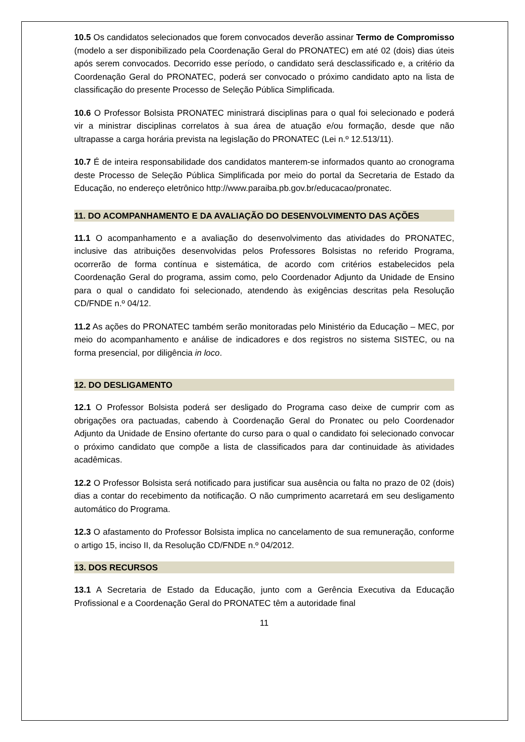10.5 Os candidatos selecionados que forem convocados deverão assinar Termo de Compromisso (modelo a ser disponibilizado pela Coordenação Geral do PRONATEC) em até 02 (dois) dias úteis após serem convocados. Decorrido esse período, o candidato será desclassificado e, a critério da Coordenação Geral do PRONATEC, poderá ser convocado o próximo candidato apto na lista de classificação do presente Processo de Seleção Pública Simplificada.
10.6 O Professor Bolsista PRONATEC ministrará disciplinas para o qual foi selecionado e poderá vir a ministrar disciplinas correlatos à sua área de atuação e/ou formação, desde que não ultrapasse a carga horária prevista na legislação do PRONATEC (Lei n.º 12.513/11).
10.7 É de inteira responsabilidade dos candidatos manterem-se informados quanto ao cronograma deste Processo de Seleção Pública Simplificada por meio do portal da Secretaria de Estado da Educação, no endereço eletrônico http://www.paraiba.pb.gov.br/educacao/pronatec.
11. DO ACOMPANHAMENTO E DA AVALIAÇÃO DO DESENVOLVIMENTO DAS AÇÕES
11.1 O acompanhamento e a avaliação do desenvolvimento das atividades do PRONATEC, inclusive das atribuições desenvolvidas pelos Professores Bolsistas no referido Programa, ocorrerão de forma contínua e sistemática, de acordo com critérios estabelecidos pela Coordenação Geral do programa, assim como, pelo Coordenador Adjunto da Unidade de Ensino para o qual o candidato foi selecionado, atendendo às exigências descritas pela Resolução CD/FNDE n.º 04/12.
11.2 As ações do PRONATEC também serão monitoradas pelo Ministério da Educação – MEC, por meio do acompanhamento e análise de indicadores e dos registros no sistema SISTEC, ou na forma presencial, por diligência in loco.
12. DO DESLIGAMENTO
12.1 O Professor Bolsista poderá ser desligado do Programa caso deixe de cumprir com as obrigações ora pactuadas, cabendo à Coordenação Geral do Pronatec ou pelo Coordenador Adjunto da Unidade de Ensino ofertante do curso para o qual o candidato foi selecionado convocar o próximo candidato que compõe a lista de classificados para dar continuidade às atividades acadêmicas.
12.2 O Professor Bolsista será notificado para justificar sua ausência ou falta no prazo de 02 (dois) dias a contar do recebimento da notificação. O não cumprimento acarretará em seu desligamento automático do Programa.
12.3 O afastamento do Professor Bolsista implica no cancelamento de sua remuneração, conforme o artigo 15, inciso II, da Resolução CD/FNDE n.º 04/2012.
13. DOS RECURSOS
13.1 A Secretaria de Estado da Educação, junto com a Gerência Executiva da Educação Profissional e a Coordenação Geral do PRONATEC têm a autoridade final
11